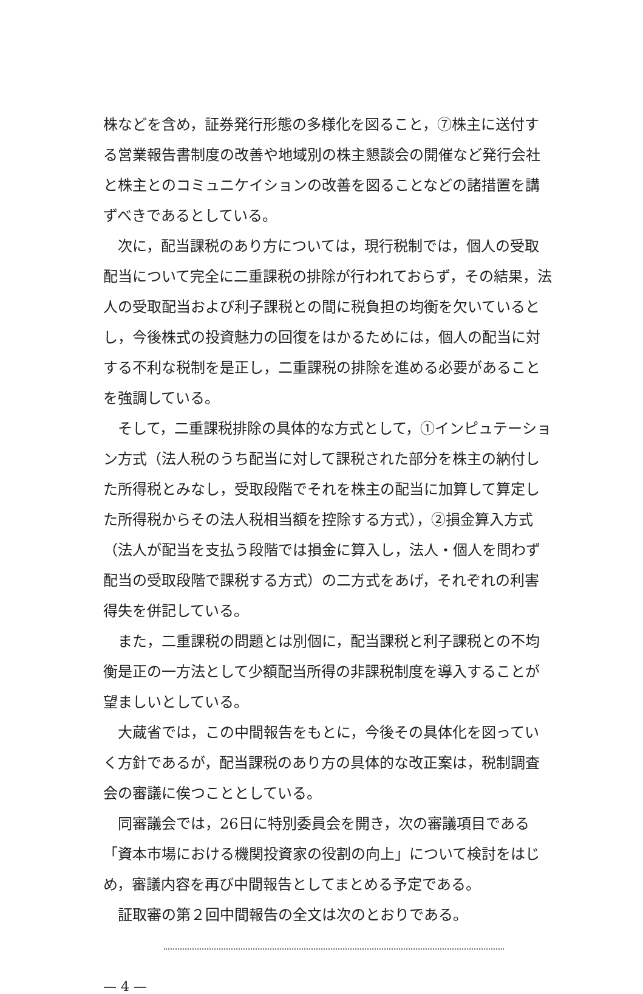株などを含め，証券発行形態の多様化を図ること，⑦株主に送付する営業報告書制度の改善や地域別の株主懇談会の開催など発行会社と株主とのコミュニケイションの改善を図ることなどの諸措置を講ずべきであるとしている。
次に，配当課税のあり方については，現行税制では，個人の受取配当について完全に二重課税の排除が行われておらず，その結果，法人の受取配当および利子課税との間に税負担の均衡を欠いているとし，今後株式の投資魅力の回復をはかるためには，個人の配当に対する不利な税制を是正し，二重課税の排除を進める必要があることを強調している。
そして，二重課税排除の具体的な方式として，①インピュテーション方式（法人税のうち配当に対して課税された部分を株主の納付した所得税とみなし，受取段階でそれを株主の配当に加算して算定した所得税からその法人税相当額を控除する方式），②損金算入方式（法人が配当を支払う段階では損金に算入し，法人・個人を問わず配当の受取段階で課税する方式）の二方式をあげ，それぞれの利害得失を併記している。
また，二重課税の問題とは別個に，配当課税と利子課税との不均衡是正の一方法として少額配当所得の非課税制度を導入することが望ましいとしている。
大蔵省では，この中間報告をもとに，今後その具体化を図っていく方針であるが，配当課税のあり方の具体的な改正案は，税制調査会の審議に俟つこととしている。
同審議会では，26日に特別委員会を開き，次の審議項目である「資本市場における機関投資家の役割の向上」について検討をはじめ，審議内容を再び中間報告としてまとめる予定である。
証取審の第２回中間報告の全文は次のとおりである。
— 4 —